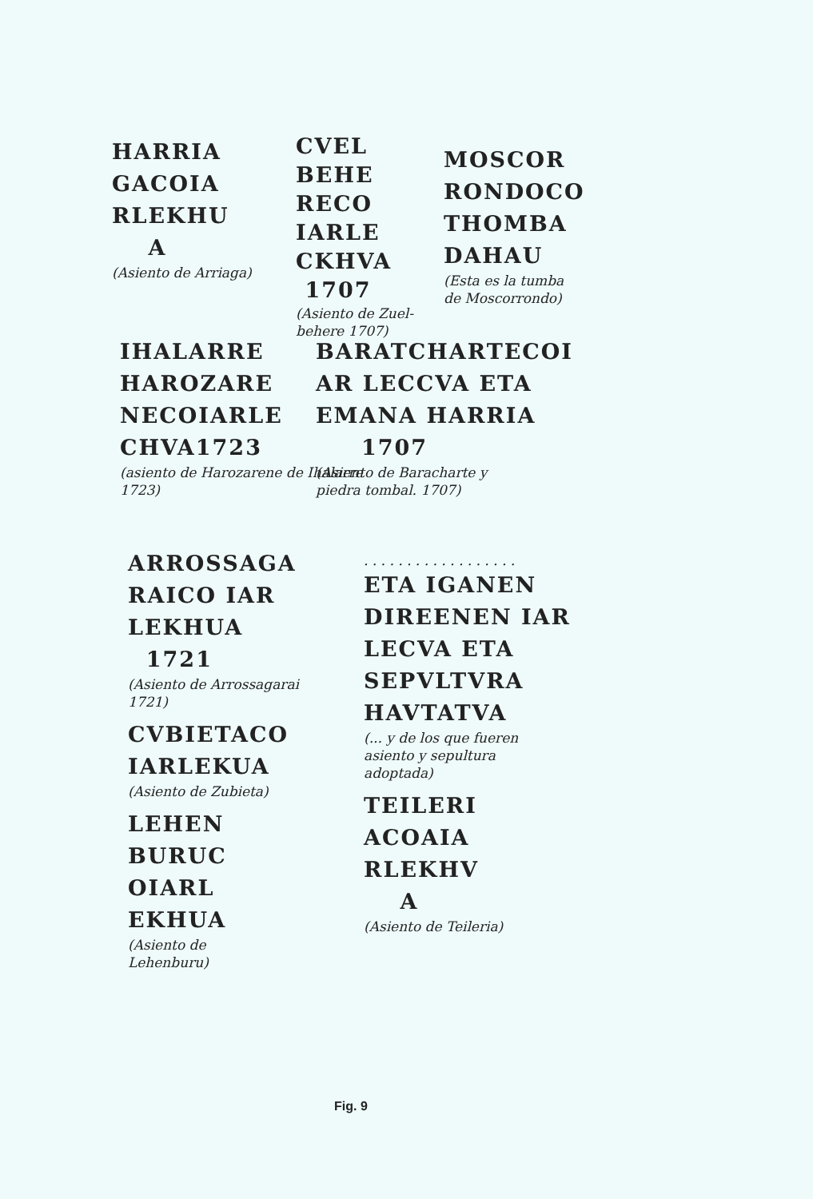HARRIA
GACOIA
RLEKHU
A
(Asiento de Arriaga)
CVEL
BEHE
RECO
IARLE
CKHVA
1707
(Asiento de Zuel-
behere 1707)
MOSCOR
RONDOCO
THOMBA
DAHAU
(Esta es la tumba
de Moscorrondo)
IHALARRE
HAROZARE
NECOIARLE
CHVA1723
(asiento de Harozarene de Ihalarre
1723)
BARATCHARTECOI
AR LECCVA ETA
EMANA HARRIA
1707
(Asiento de Baracharte y
piedra tombal. 1707)
ARROSSAGA
RAICO IAR
LEKHUA
1721
(Asiento de Arrossagarai
1721)
CVBIETACO
IARLEKUA
(Asiento de Zubieta)
LEHEN
BURUC
OIARL
EKHUA
(Asiento de
Lehenburu)
. . . . . . . . . . . . . . . . . .
ETA IGANEN
DIREENEN IAR
LECVA ETA
SEPVLTVRA
HAVTATVA
(... y de los que fueren
asiento y sepultura
adoptada)
TEILERI
ACOAIA
RLEKHV
A
(Asiento de Teileria)
Fig. 9